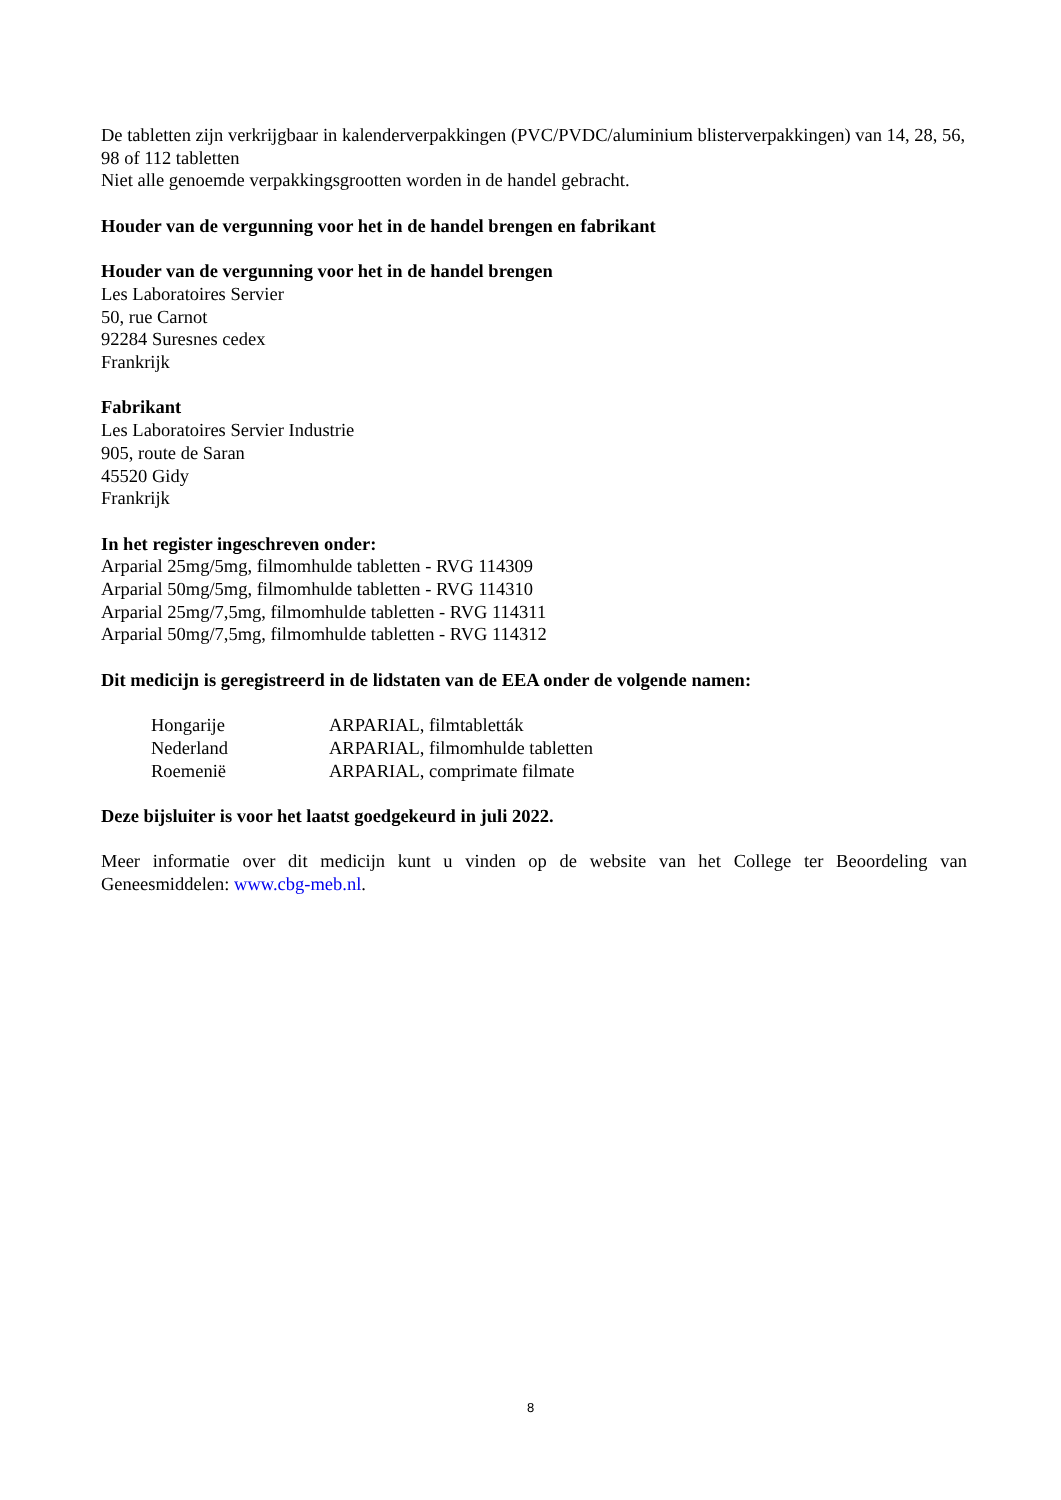De tabletten zijn verkrijgbaar in kalenderverpakkingen (PVC/PVDC/aluminium blisterverpakkingen) van 14, 28, 56, 98 of 112 tabletten
Niet alle genoemde verpakkingsgrootten worden in de handel gebracht.
Houder van de vergunning voor het in de handel brengen en fabrikant
Houder van de vergunning voor het in de handel brengen
Les Laboratoires Servier
50, rue Carnot
92284 Suresnes cedex
Frankrijk
Fabrikant
Les Laboratoires Servier Industrie
905, route de Saran
45520 Gidy
Frankrijk
In het register ingeschreven onder:
Arparial 25mg/5mg, filmomhulde tabletten - RVG 114309
Arparial 50mg/5mg, filmomhulde tabletten - RVG 114310
Arparial 25mg/7,5mg, filmomhulde tabletten - RVG 114311
Arparial 50mg/7,5mg, filmomhulde tabletten - RVG 114312
Dit medicijn is geregistreerd in de lidstaten van de EEA onder de volgende namen:
| Hongarije | ARPARIAL, filmtabletták |
| Nederland | ARPARIAL, filmomhulde tabletten |
| Roemenië | ARPARIAL, comprimate filmate |
Deze bijsluiter is voor het laatst goedgekeurd in juli 2022.
Meer informatie over dit medicijn kunt u vinden op de website van het College ter Beoordeling van Geneesmiddelen: www.cbg-meb.nl.
8